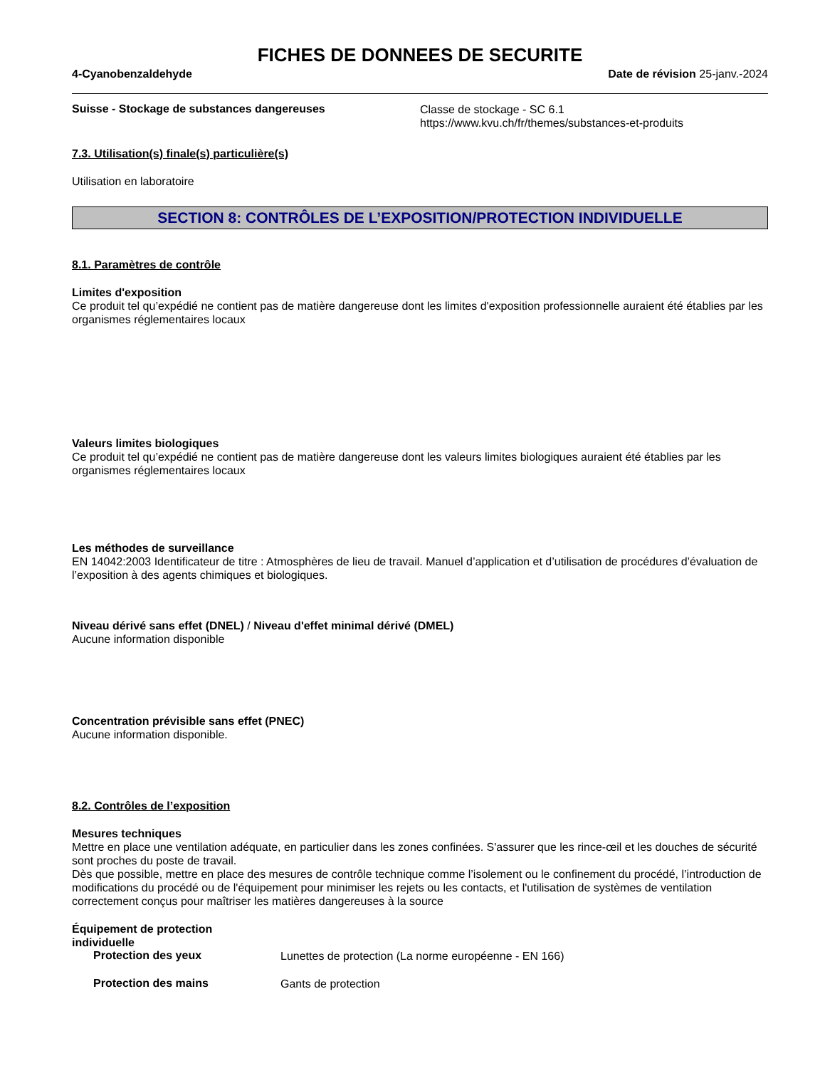FICHES DE DONNEES DE SECURITE
4-Cyanobenzaldehyde Date de révision 25-janv.-2024
Suisse - Stockage de substances dangereuses
Classe de stockage - SC 6.1
https://www.kvu.ch/fr/themes/substances-et-produits
7.3. Utilisation(s) finale(s) particulière(s)
Utilisation en laboratoire
SECTION 8: CONTRÔLES DE L’EXPOSITION/PROTECTION INDIVIDUELLE
8.1. Paramètres de contrôle
Limites d'exposition
Ce produit tel qu’expédié ne contient pas de matière dangereuse dont les limites d'exposition professionnelle auraient été établies par les organismes réglementaires locaux
Valeurs limites biologiques
Ce produit tel qu’expédié ne contient pas de matière dangereuse dont les valeurs limites biologiques auraient été établies par les organismes réglementaires locaux
Les méthodes de surveillance
EN 14042:2003 Identificateur de titre : Atmosphères de lieu de travail. Manuel d’application et d’utilisation de procédures d’évaluation de l’exposition à des agents chimiques et biologiques.
Niveau dérivé sans effet (DNEL) / Niveau d'effet minimal dérivé (DMEL)
Aucune information disponible
Concentration prévisible sans effet (PNEC)
Aucune information disponible.
8.2. Contrôles de l’exposition
Mesures techniques
Mettre en place une ventilation adéquate, en particulier dans les zones confinées. S'assurer que les rince-œil et les douches de sécurité sont proches du poste de travail.
Dès que possible, mettre en place des mesures de contrôle technique comme l’isolement ou le confinement du procédé, l’introduction de modifications du procédé ou de l'équipement pour minimiser les rejets ou les contacts, et l'utilisation de systèmes de ventilation correctement conçus pour maîtriser les matières dangereuses à la source
Équipement de protection
individuelle
Protection des yeux
Lunettes de protection (La norme européenne - EN 166)
Protection des mains
Gants de protection